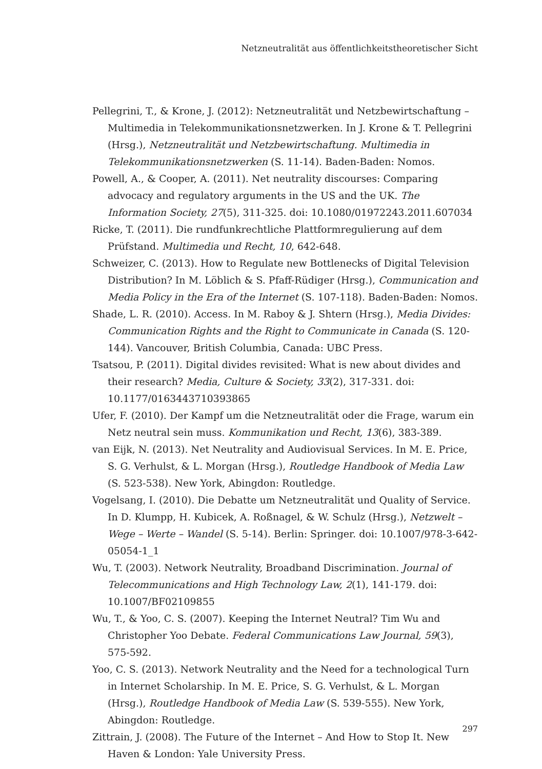Netzneutralität aus öffentlichkeitstheoretischer Sicht
Pellegrini, T., & Krone, J. (2012): Netzneutralität und Netzbewirtschaftung – Multimedia in Telekommunikationsnetzwerken. In J. Krone & T. Pellegrini (Hrsg.), Netzneutralität und Netzbewirtschaftung. Multimedia in Telekommunikationsnetzwerken (S. 11-14). Baden-Baden: Nomos.
Powell, A., & Cooper, A. (2011). Net neutrality discourses: Comparing advocacy and regulatory arguments in the US and the UK. The Information Society, 27(5), 311-325. doi: 10.1080/01972243.2011.607034
Ricke, T. (2011). Die rundfunkrechtliche Plattformregulierung auf dem Prüfstand. Multimedia und Recht, 10, 642-648.
Schweizer, C. (2013). How to Regulate new Bottlenecks of Digital Television Distribution? In M. Löblich & S. Pfaff-Rüdiger (Hrsg.), Communication and Media Policy in the Era of the Internet (S. 107-118). Baden-Baden: Nomos.
Shade, L. R. (2010). Access. In M. Raboy & J. Shtern (Hrsg.), Media Divides: Communication Rights and the Right to Communicate in Canada (S. 120-144). Vancouver, British Columbia, Canada: UBC Press.
Tsatsou, P. (2011). Digital divides revisited: What is new about divides and their research? Media, Culture & Society, 33(2), 317-331. doi: 10.1177/0163443710393865
Ufer, F. (2010). Der Kampf um die Netzneutralität oder die Frage, warum ein Netz neutral sein muss. Kommunikation und Recht, 13(6), 383-389.
van Eijk, N. (2013). Net Neutrality and Audiovisual Services. In M. E. Price, S. G. Verhulst, & L. Morgan (Hrsg.), Routledge Handbook of Media Law (S. 523-538). New York, Abingdon: Routledge.
Vogelsang, I. (2010). Die Debatte um Netzneutralität und Quality of Service. In D. Klumpp, H. Kubicek, A. Roßnagel, & W. Schulz (Hrsg.), Netzwelt – Wege – Werte – Wandel (S. 5-14). Berlin: Springer. doi: 10.1007/978-3-642-05054-1_1
Wu, T. (2003). Network Neutrality, Broadband Discrimination. Journal of Telecommunications and High Technology Law, 2(1), 141-179. doi: 10.1007/BF02109855
Wu, T., & Yoo, C. S. (2007). Keeping the Internet Neutral? Tim Wu and Christopher Yoo Debate. Federal Communications Law Journal, 59(3), 575-592.
Yoo, C. S. (2013). Network Neutrality and the Need for a technological Turn in Internet Scholarship. In M. E. Price, S. G. Verhulst, & L. Morgan (Hrsg.), Routledge Handbook of Media Law (S. 539-555). New York, Abingdon: Routledge.
Zittrain, J. (2008). The Future of the Internet – And How to Stop It. New Haven & London: Yale University Press.
297